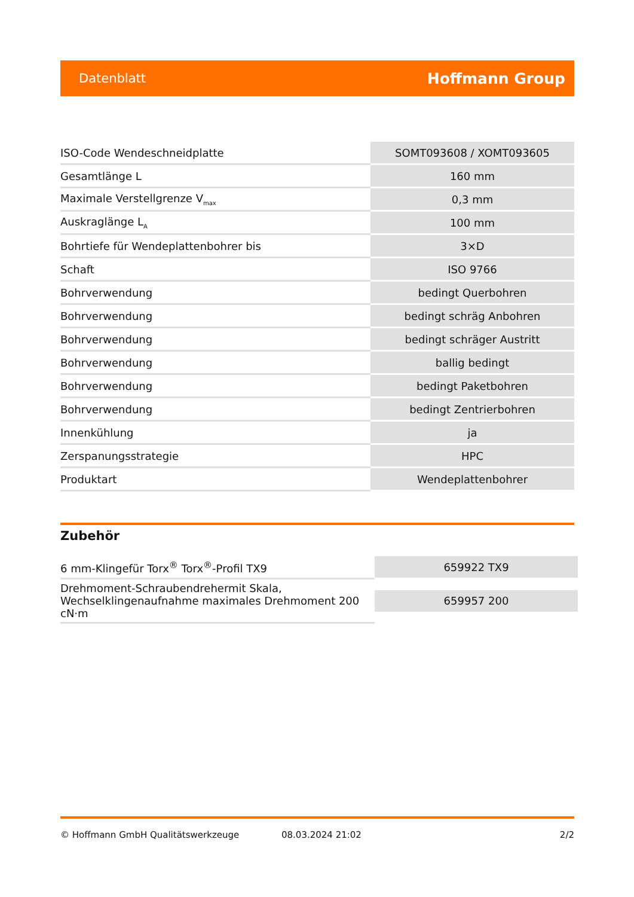Datenblatt Hoffmann Group
| ISO-Code Wendeschneidplatte | SOMT093608 / XOMT093605 |
| Gesamtlänge L | 160 mm |
| Maximale Verstellgrenze V<sub>max</sub> | 0,3 mm |
| Auskraglänge L<sub>A</sub> | 100 mm |
| Bohrtiefe für Wendeplattenbohrer bis | 3×D |
| Schaft | ISO 9766 |
| Bohrverwendung | bedingt Querbohren |
| Bohrverwendung | bedingt schräg Anbohren |
| Bohrverwendung | bedingt schräger Austritt |
| Bohrverwendung | ballig bedingt |
| Bohrverwendung | bedingt Paketbohren |
| Bohrverwendung | bedingt Zentrierbohren |
| Innenkühlung | ja |
| Zerspanungsstrategie | HPC |
| Produktart | Wendeplattenbohrer |
Zubehör
| 6 mm-Klingefür Torx<sup>®</sup> Torx<sup>®</sup>-Profil TX9 | 659922 TX9 |
| Drehmoment-Schraubendrehermit Skala, Wechselklingenaufnahme maximales Drehmoment 200 cN·m | 659957 200 |
© Hoffmann GmbH Qualitätswerkzeuge 08.03.2024 21:02 2/2